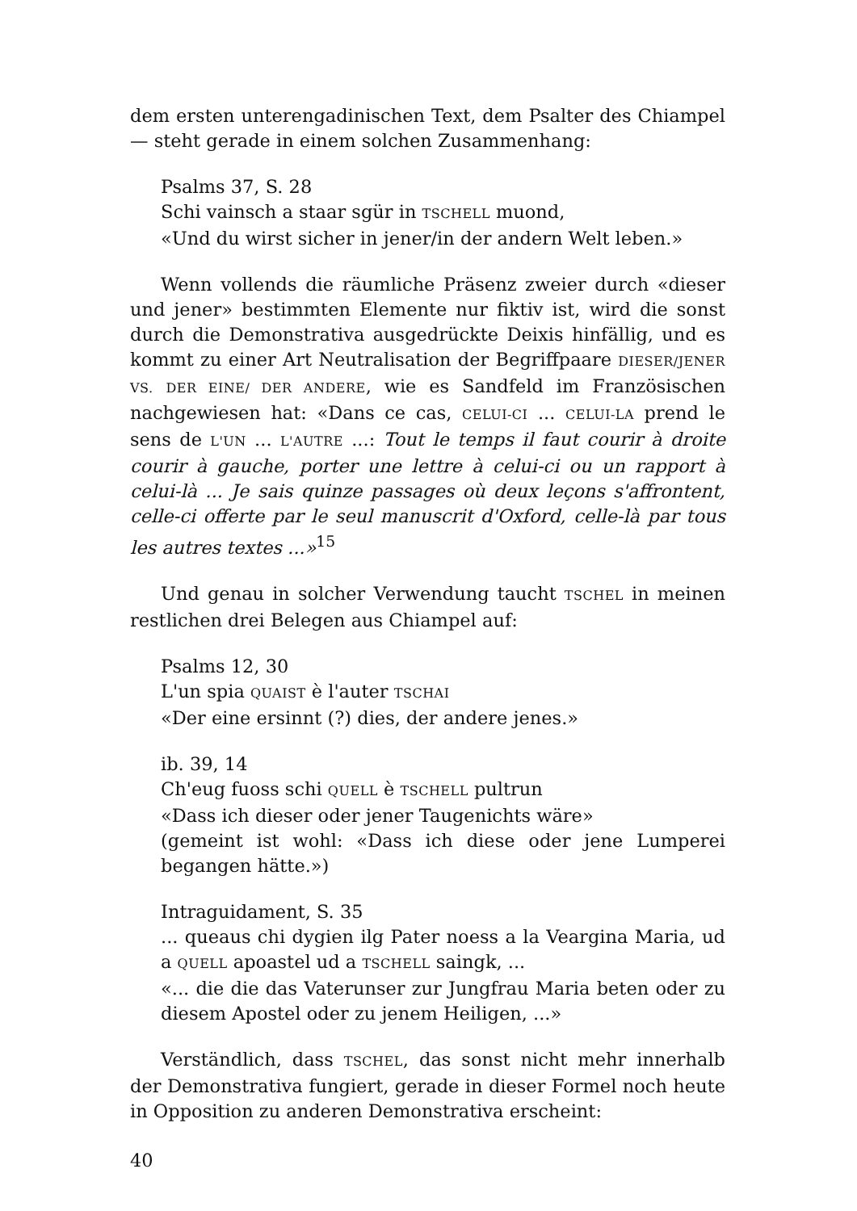dem ersten unterengadinischen Text, dem Psalter des Chiampel — steht gerade in einem solchen Zusammenhang:
Psalms 37, S. 28
Schi vainsch a staar sgür in TSCHELL muond,
«Und du wirst sicher in jener/in der andern Welt leben.»
Wenn vollends die räumliche Präsenz zweier durch «dieser und jener» bestimmten Elemente nur fiktiv ist, wird die sonst durch die Demonstrativa ausgedrückte Deixis hinfällig, und es kommt zu einer Art Neutralisation der Begriffpaare DIESER/JENER VS. DER EINE/ DER ANDERE, wie es Sandfeld im Französischen nachgewiesen hat: «Dans ce cas, CELUI-CI ... CELUI-LA prend le sens de L'UN ... L'AUTRE ...: Tout le temps il faut courir à droite courir à gauche, porter une lettre à celui-ci ou un rapport à celui-là ... Je sais quinze passages où deux leçons s'affrontent, celle-ci offerte par le seul manuscrit d'Oxford, celle-là par tous les autres textes ...»<sup>15</sup>
Und genau in solcher Verwendung taucht TSCHEL in meinen restlichen drei Belegen aus Chiampel auf:
Psalms 12, 30
L'un spia QUAIST è l'auter TSCHAI
«Der eine ersinnt (?) dies, der andere jenes.»
ib. 39, 14
Ch'eug fuoss schi QUELL è TSCHELL pultrun
«Dass ich dieser oder jener Taugenichts wäre»
(gemeint ist wohl: «Dass ich diese oder jene Lumperei begangen hätte.»)
Intraguidament, S. 35
... queaus chi dygien ilg Pater noess a la Veargina Maria, ud a QUELL apoastel ud a TSCHELL saingk, ...
«... die die das Vaterunser zur Jungfrau Maria beten oder zu diesem Apostel oder zu jenem Heiligen, ...»
Verständlich, dass TSCHEL, das sonst nicht mehr innerhalb der Demonstrativa fungiert, gerade in dieser Formel noch heute in Opposition zu anderen Demonstrativa erscheint:
40